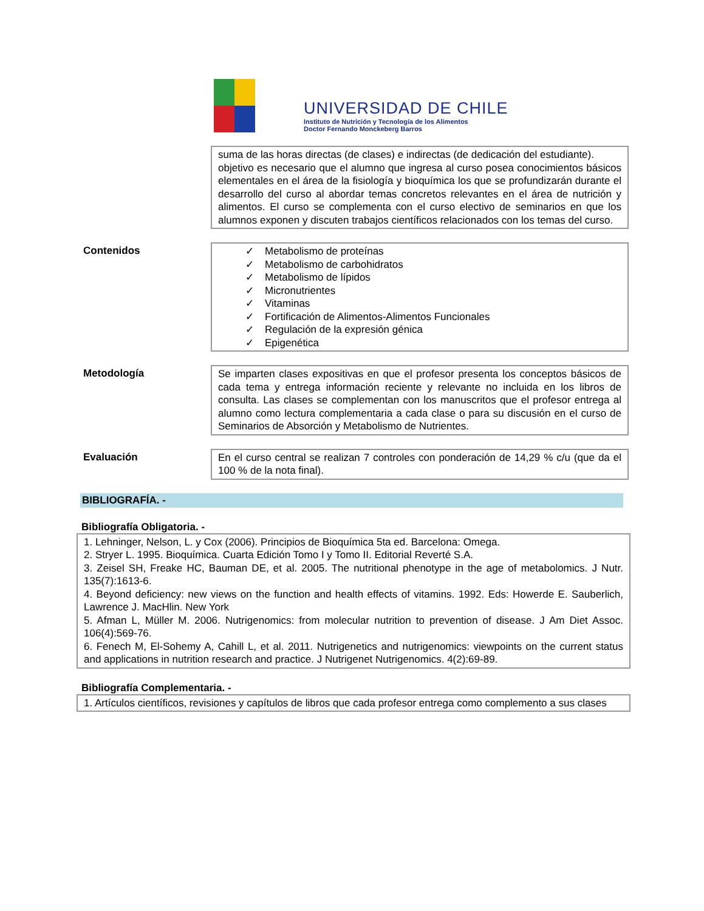UNIVERSIDAD DE CHILE
Instituto de Nutrición y Tecnología de los Alimentos
Doctor Fernando Monckeberg Barros
suma de las horas directas (de clases) e indirectas (de dedicación del estudiante).
objetivo es necesario que el alumno que ingresa al curso posea conocimientos básicos elementales en el área de la fisiología y bioquímica los que se profundizarán durante el desarrollo del curso al abordar temas concretos relevantes en el área de nutrición y alimentos. El curso se complementa con el curso electivo de seminarios en que los alumnos exponen y discuten trabajos científicos relacionados con los temas del curso.
Contenidos
✓ Metabolismo de proteínas
✓ Metabolismo de carbohidratos
✓ Metabolismo de lípidos
✓ Micronutrientes
✓ Vitaminas
✓ Fortificación de Alimentos-Alimentos Funcionales
✓ Regulación de la expresión génica
✓ Epigenética
Metodología
Se imparten clases expositivas en que el profesor presenta los conceptos básicos de cada tema y entrega información reciente y relevante no incluida en los libros de consulta. Las clases se complementan con los manuscritos que el profesor entrega al alumno como lectura complementaria a cada clase o para su discusión en el curso de Seminarios de Absorción y Metabolismo de Nutrientes.
Evaluación
En el curso central se realizan 7 controles con ponderación de 14,29 % c/u (que da el 100 % de la nota final).
BIBLIOGRAFÍA. -
Bibliografía Obligatoria. -
1. Lehninger, Nelson, L. y Cox (2006). Principios de Bioquímica 5ta ed. Barcelona: Omega.
2. Stryer L. 1995. Bioquímica. Cuarta Edición Tomo I y Tomo II. Editorial Reverté S.A.
3. Zeisel SH, Freake HC, Bauman DE, et al. 2005. The nutritional phenotype in the age of metabolomics. J Nutr. 135(7):1613-6.
4. Beyond deficiency: new views on the function and health effects of vitamins. 1992. Eds: Howerde E. Sauberlich, Lawrence J. MacHlin. New York
5. Afman L, Müller M. 2006. Nutrigenomics: from molecular nutrition to prevention of disease. J Am Diet Assoc. 106(4):569-76.
6. Fenech M, El-Sohemy A, Cahill L, et al. 2011. Nutrigenetics and nutrigenomics: viewpoints on the current status and applications in nutrition research and practice. J Nutrigenet Nutrigenomics. 4(2):69-89.
Bibliografía Complementaria. -
1. Artículos científicos, revisiones y capítulos de libros que cada profesor entrega como complemento a sus clases